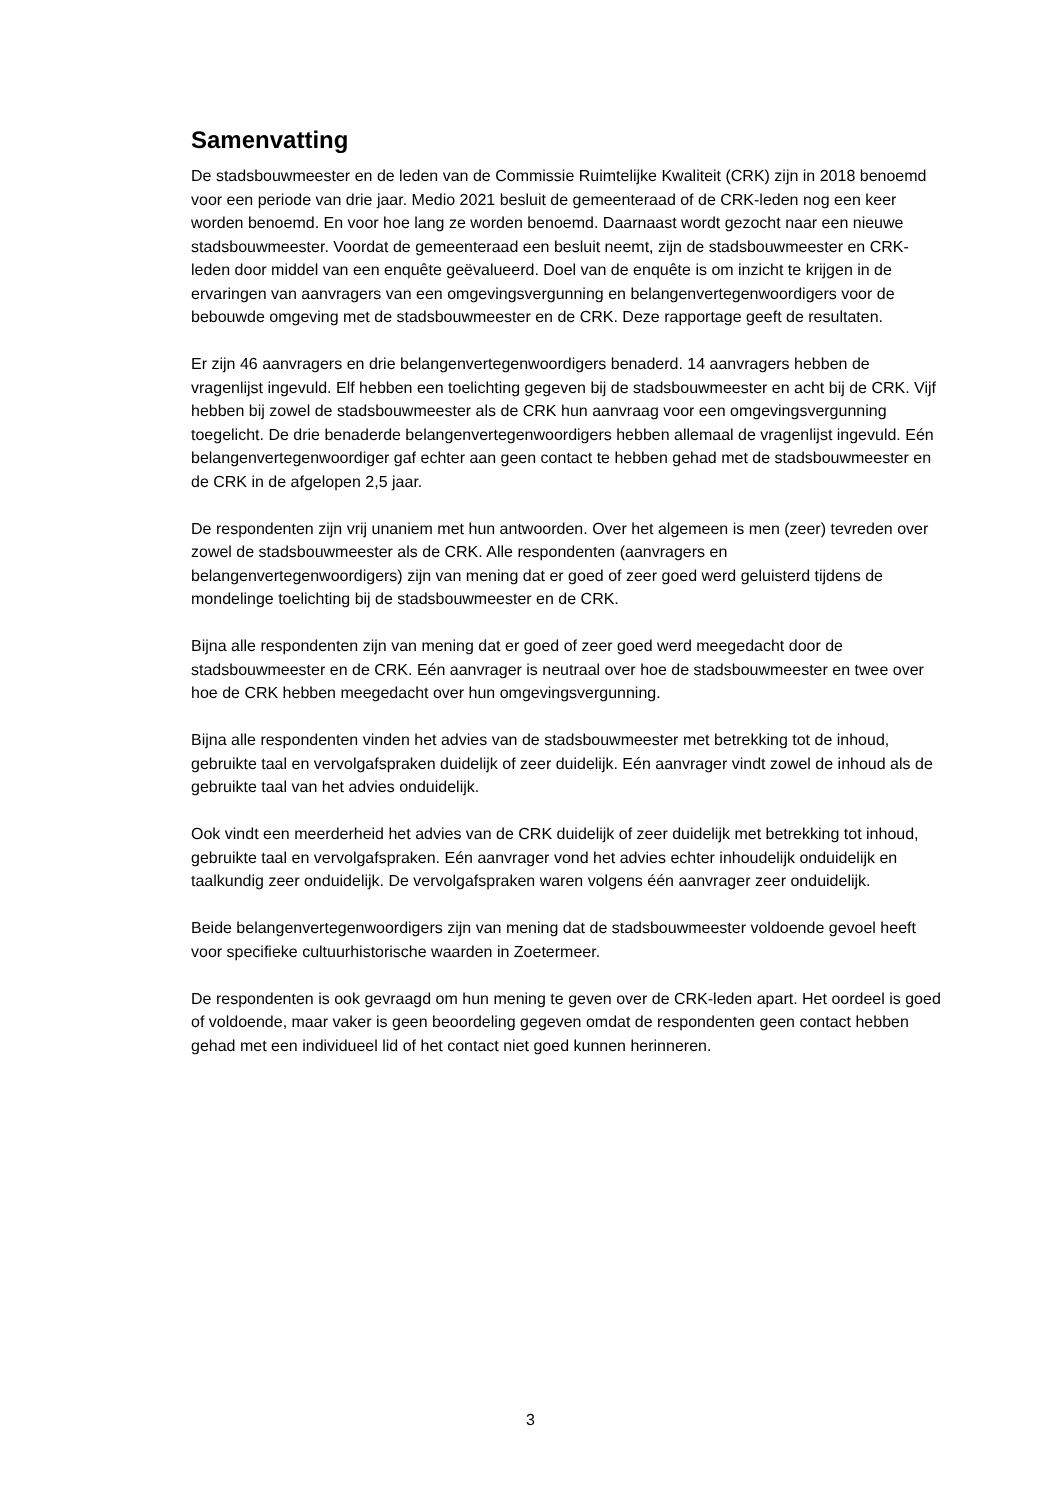Samenvatting
De stadsbouwmeester en de leden van de Commissie Ruimtelijke Kwaliteit (CRK) zijn in 2018 benoemd voor een periode van drie jaar. Medio 2021 besluit de gemeenteraad of de CRK-leden nog een keer worden benoemd. En voor hoe lang ze worden benoemd. Daarnaast wordt gezocht naar een nieuwe stadsbouwmeester. Voordat de gemeenteraad een besluit neemt, zijn de stadsbouwmeester en CRK-leden door middel van een enquête geëvalueerd. Doel van de enquête is om inzicht te krijgen in de ervaringen van aanvragers van een omgevingsvergunning en belangenvertegenwoordigers voor de bebouwde omgeving met de stadsbouwmeester en de CRK. Deze rapportage geeft de resultaten.
Er zijn 46 aanvragers en drie belangenvertegenwoordigers benaderd. 14 aanvragers hebben de vragenlijst ingevuld. Elf hebben een toelichting gegeven bij de stadsbouwmeester en acht bij de CRK. Vijf hebben bij zowel de stadsbouwmeester als de CRK hun aanvraag voor een omgevingsvergunning toegelicht. De drie benaderde belangenvertegenwoordigers hebben allemaal de vragenlijst ingevuld. Eén belangenvertegenwoordiger gaf echter aan geen contact te hebben gehad met de stadsbouwmeester en de CRK in de afgelopen 2,5 jaar.
De respondenten zijn vrij unaniem met hun antwoorden. Over het algemeen is men (zeer) tevreden over zowel de stadsbouwmeester als de CRK. Alle respondenten (aanvragers en belangenvertegenwoordigers) zijn van mening dat er goed of zeer goed werd geluisterd tijdens de mondelinge toelichting bij de stadsbouwmeester en de CRK.
Bijna alle respondenten zijn van mening dat er goed of zeer goed werd meegedacht door de stadsbouwmeester en de CRK. Eén aanvrager is neutraal over hoe de stadsbouwmeester en twee over hoe de CRK hebben meegedacht over hun omgevingsvergunning.
Bijna alle respondenten vinden het advies van de stadsbouwmeester met betrekking tot de inhoud, gebruikte taal en vervolgafspraken duidelijk of zeer duidelijk. Eén aanvrager vindt zowel de inhoud als de gebruikte taal van het advies onduidelijk.
Ook vindt een meerderheid het advies van de CRK duidelijk of zeer duidelijk met betrekking tot inhoud, gebruikte taal en vervolgafspraken. Eén aanvrager vond het advies echter inhoudelijk onduidelijk en taalkundig zeer onduidelijk. De vervolgafspraken waren volgens één aanvrager zeer onduidelijk.
Beide belangenvertegenwoordigers zijn van mening dat de stadsbouwmeester voldoende gevoel heeft voor specifieke cultuurhistorische waarden in Zoetermeer.
De respondenten is ook gevraagd om hun mening te geven over de CRK-leden apart. Het oordeel is goed of voldoende, maar vaker is geen beoordeling gegeven omdat de respondenten geen contact hebben gehad met een individueel lid of het contact niet goed kunnen herinneren.
3